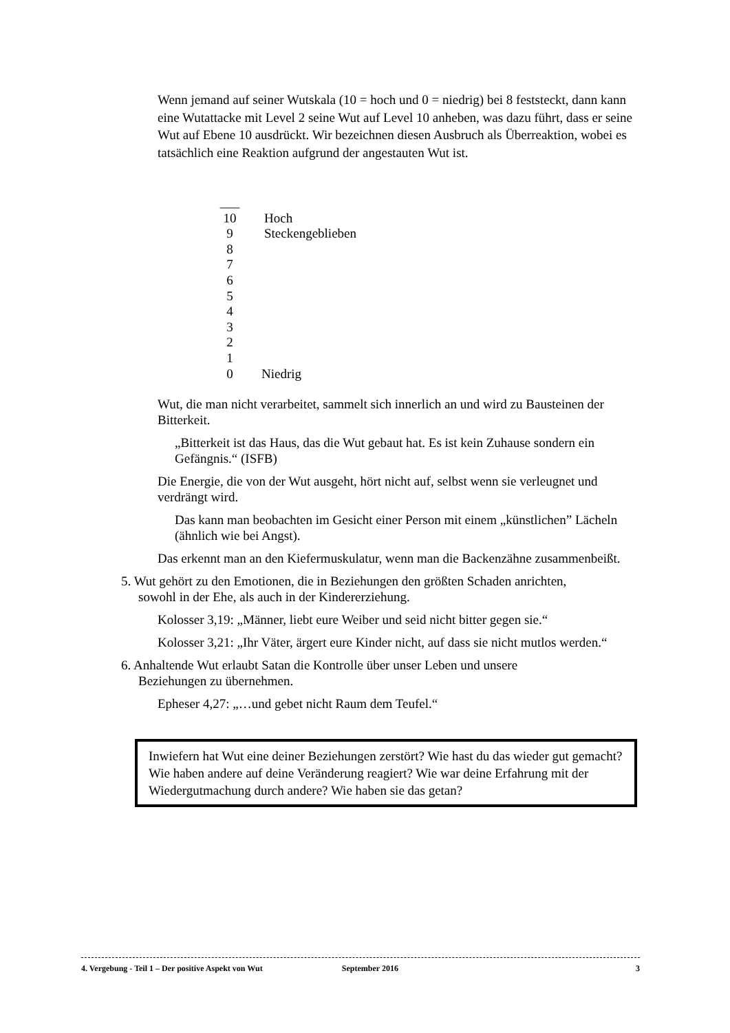Wenn jemand auf seiner Wutskala (10 = hoch und 0 = niedrig) bei 8 feststeckt, dann kann eine Wutattacke mit Level 2 seine Wut auf Level 10 anheben, was dazu führt, dass er seine Wut auf Ebene 10 ausdrückt. Wir bezeichnen diesen Ausbruch als Überreaktion, wobei es tatsächlich eine Reaktion aufgrund der angestauten Wut ist.
___
10 Hoch
9 Steckengeblieben
8
7
6
5
4
3
2
1
0 Niedrig
Wut, die man nicht verarbeitet, sammelt sich innerlich an und wird zu Bausteinen der Bitterkeit.
„Bitterkeit ist das Haus, das die Wut gebaut hat. Es ist kein Zuhause sondern ein Gefängnis.“ (ISFB)
Die Energie, die von der Wut ausgeht, hört nicht auf, selbst wenn sie verleugnet und verdrängt wird.
Das kann man beobachten im Gesicht einer Person mit einem „künstlichen” Lächeln (ähnlich wie bei Angst).
Das erkennt man an den Kiefermuskulatur, wenn man die Backenzähne zusammenbeißt.
5. Wut gehört zu den Emotionen, die in Beziehungen den größten Schaden anrichten,
sowohl in der Ehe, als auch in der Kindererziehung.
Kolosser 3,19: „Männer, liebt eure Weiber und seid nicht bitter gegen sie.“
Kolosser 3,21: „Ihr Väter, ärgert eure Kinder nicht, auf dass sie nicht mutlos werden.“
6. Anhaltende Wut erlaubt Satan die Kontrolle über unser Leben und unsere
Beziehungen zu übernehmen.
Epheser 4,27: „…und gebet nicht Raum dem Teufel.“
Inwiefern hat Wut eine deiner Beziehungen zerstört? Wie hast du das wieder gut gemacht? Wie haben andere auf deine Veränderung reagiert? Wie war deine Erfahrung mit der Wiedergutmachung durch andere? Wie haben sie das getan?
4. Vergebung - Teil 1 – Der positive Aspekt von Wut September 2016 3